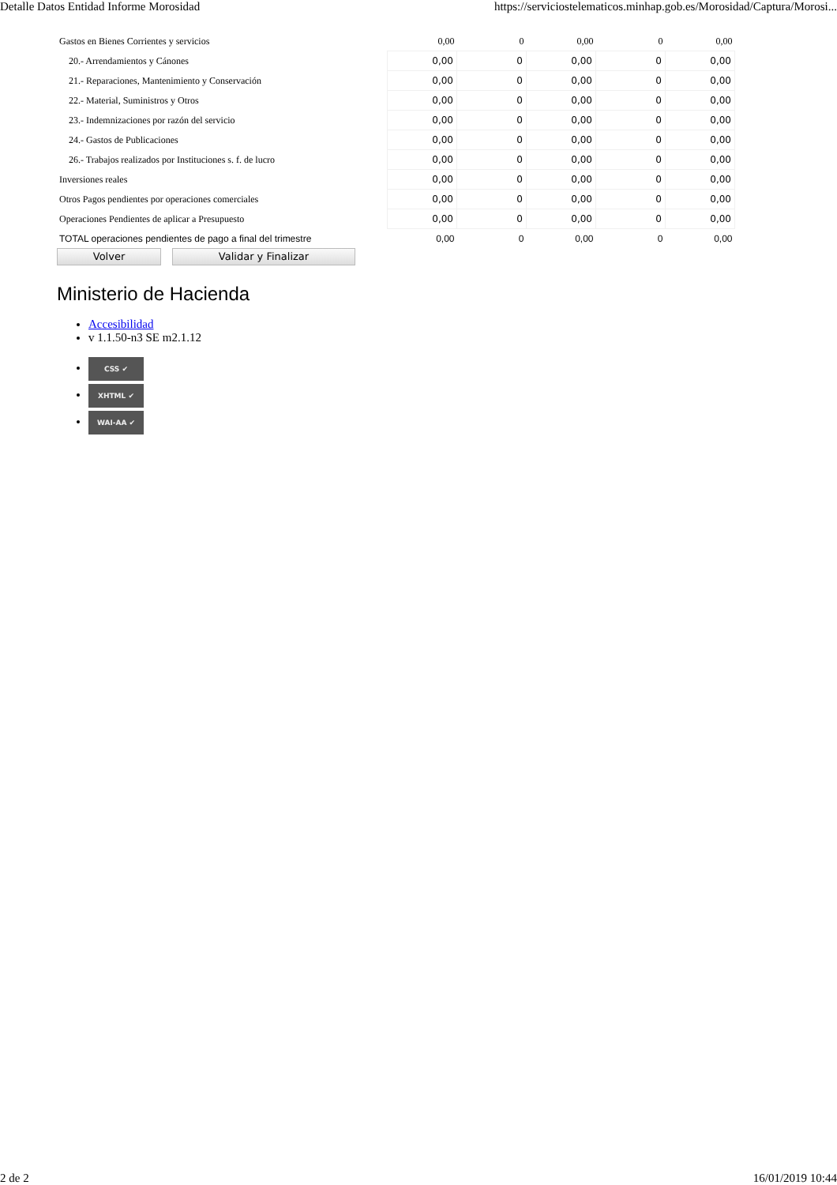Detalle Datos Entidad Informe Morosidad https://serviciostelematicos.minhap.gob.es/Morosidad/Captura/Morosi...
| Gastos en Bienes Corrientes y servicios | 0,00 | 0 | 0,00 | 0 | 0,00 |
| 20.- Arrendamientos y Cánones | 0,00 | 0 | 0,00 | 0 | 0,00 |
| 21.- Reparaciones, Mantenimiento y Conservación | 0,00 | 0 | 0,00 | 0 | 0,00 |
| 22.- Material, Suministros y Otros | 0,00 | 0 | 0,00 | 0 | 0,00 |
| 23.- Indemnizaciones por razón del servicio | 0,00 | 0 | 0,00 | 0 | 0,00 |
| 24.- Gastos de Publicaciones | 0,00 | 0 | 0,00 | 0 | 0,00 |
| 26.- Trabajos realizados por Instituciones s. f. de lucro | 0,00 | 0 | 0,00 | 0 | 0,00 |
| Inversiones reales | 0,00 | 0 | 0,00 | 0 | 0,00 |
| Otros Pagos pendientes por operaciones comerciales | 0,00 | 0 | 0,00 | 0 | 0,00 |
| Operaciones Pendientes de aplicar a Presupuesto | 0,00 | 0 | 0,00 | 0 | 0,00 |
| TOTAL operaciones pendientes de pago a final del trimestre | 0,00 | 0 | 0,00 | 0 | 0,00 |
Volver Validar y Finalizar
Ministerio de Hacienda
Accesibilidad
v 1.1.50-n3 SE m2.1.12
CSS ✔
XHTML ✔
WAI-AA ✔
2 de 2 16/01/2019 10:44